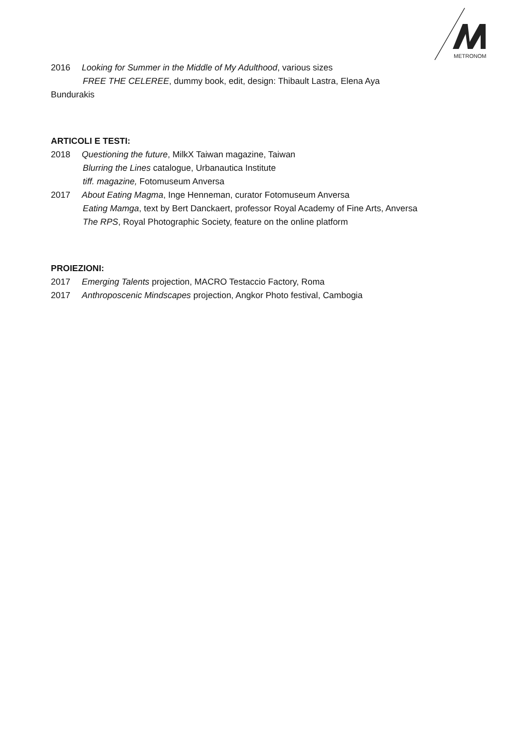METRONOM
2016 Looking for Summer in the Middle of My Adulthood, various sizes
FREE THE CELEREE, dummy book, edit, design: Thibault Lastra, Elena Aya
Bundurakis
ARTICOLI E TESTI:
2018 Questioning the future, MilkX Taiwan magazine, Taiwan
Blurring the Lines catalogue, Urbanautica Institute
tiff. magazine, Fotomuseum Anversa
2017 About Eating Magma, Inge Henneman, curator Fotomuseum Anversa
Eating Mamga, text by Bert Danckaert, professor Royal Academy of Fine Arts, Anversa
The RPS, Royal Photographic Society, feature on the online platform
PROIEZIONI:
2017 Emerging Talents projection, MACRO Testaccio Factory, Roma
2017 Anthroposcenic Mindscapes projection, Angkor Photo festival, Cambogia